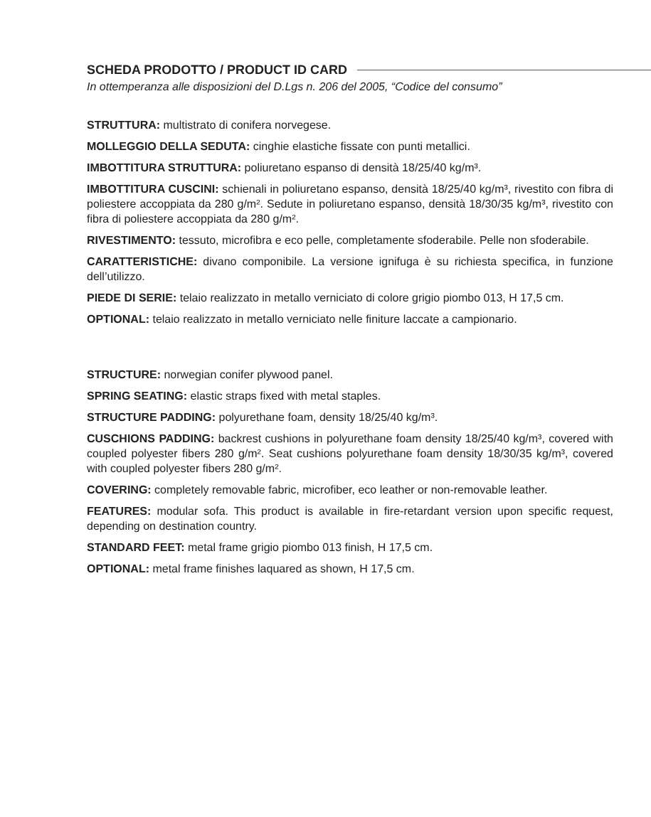SCHEDA PRODOTTO / PRODUCT ID CARD
In ottemperanza alle disposizioni del D.Lgs n. 206 del 2005, “Codice del consumo”
STRUTTURA: multistrato di conifera norvegese.
MOLLEGGIO DELLA SEDUTA: cinghie elastiche fissate con punti metallici.
IMBOTTITURA STRUTTURA: poliuretano espanso di densità 18/25/40 kg/m³.
IMBOTTITURA CUSCINI: schienali in poliuretano espanso, densità 18/25/40 kg/m³, rivestito con fibra di poliestere accoppiata da 280 g/m². Sedute in poliuretano espanso, densità 18/30/35 kg/m³, rivestito con fibra di poliestere accoppiata da 280 g/m².
RIVESTIMENTO: tessuto, microfibra e eco pelle, completamente sfoderabile. Pelle non sfoderabile.
CARATTERISTICHE: divano componibile. La versione ignifuga è su richiesta specifica, in funzione dell’utilizzo.
PIEDE DI SERIE: telaio realizzato in metallo verniciato di colore grigio piombo 013, H 17,5 cm.
OPTIONAL: telaio realizzato in metallo verniciato nelle finiture laccate a campionario.
STRUCTURE: norwegian conifer plywood panel.
SPRING SEATING: elastic straps fixed with metal staples.
STRUCTURE PADDING: polyurethane foam, density 18/25/40 kg/m³.
CUSCHIONS PADDING: backrest cushions in polyurethane foam density 18/25/40 kg/m³, covered with coupled polyester fibers 280 g/m². Seat cushions polyurethane foam density 18/30/35 kg/m³, covered with coupled polyester fibers 280 g/m².
COVERING: completely removable fabric, microfiber, eco leather or non-removable leather.
FEATURES: modular sofa. This product is available in fire-retardant version upon specific request, depending on destination country.
STANDARD FEET: metal frame grigio piombo 013 finish, H 17,5 cm.
OPTIONAL: metal frame finishes laquared as shown, H 17,5 cm.